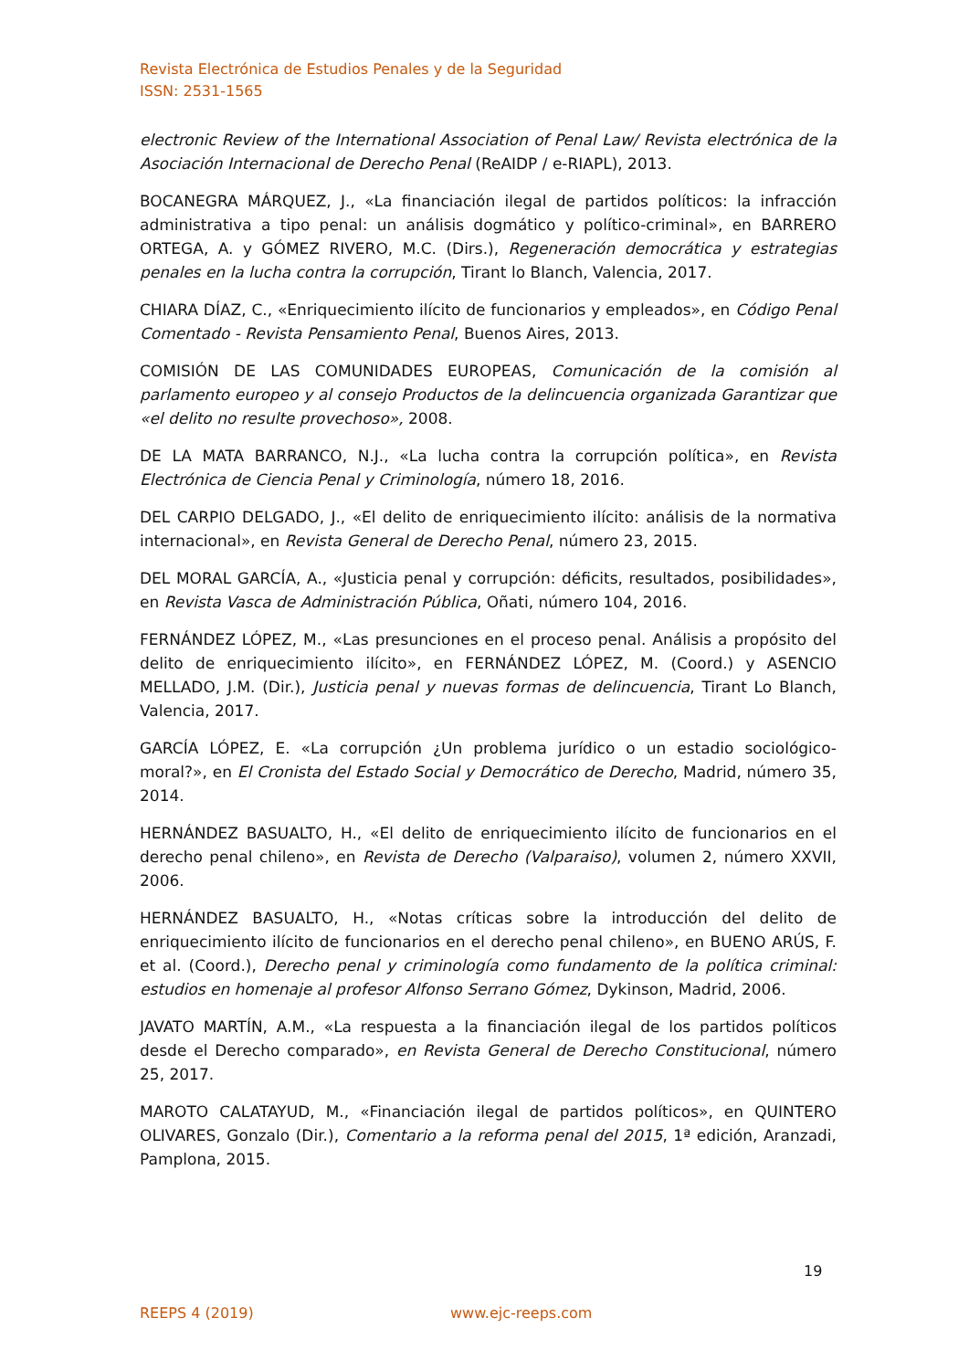Revista Electrónica de Estudios Penales y de la Seguridad
ISSN: 2531-1565
electronic Review of the International Association of Penal Law/ Revista electrónica de la Asociación Internacional de Derecho Penal (ReAIDP / e-RIAPL), 2013.
BOCANEGRA MÁRQUEZ, J., «La financiación ilegal de partidos políticos: la infracción administrativa a tipo penal: un análisis dogmático y político-criminal», en BARRERO ORTEGA, A. y GÓMEZ RIVERO, M.C. (Dirs.), Regeneración democrática y estrategias penales en la lucha contra la corrupción, Tirant lo Blanch, Valencia, 2017.
CHIARA DÍAZ, C., «Enriquecimiento ilícito de funcionarios y empleados», en Código Penal Comentado - Revista Pensamiento Penal, Buenos Aires, 2013.
COMISIÓN DE LAS COMUNIDADES EUROPEAS, Comunicación de la comisión al parlamento europeo y al consejo Productos de la delincuencia organizada Garantizar que «el delito no resulte provechoso», 2008.
DE LA MATA BARRANCO, N.J., «La lucha contra la corrupción política», en Revista Electrónica de Ciencia Penal y Criminología, número 18, 2016.
DEL CARPIO DELGADO, J., «El delito de enriquecimiento ilícito: análisis de la normativa internacional», en Revista General de Derecho Penal, número 23, 2015.
DEL MORAL GARCÍA, A., «Justicia penal y corrupción: déficits, resultados, posibilidades», en Revista Vasca de Administración Pública, Oñati, número 104, 2016.
FERNÁNDEZ LÓPEZ, M., «Las presunciones en el proceso penal. Análisis a propósito del delito de enriquecimiento ilícito», en FERNÁNDEZ LÓPEZ, M. (Coord.) y ASENCIO MELLADO, J.M. (Dir.), Justicia penal y nuevas formas de delincuencia, Tirant Lo Blanch, Valencia, 2017.
GARCÍA LÓPEZ, E. «La corrupción ¿Un problema jurídico o un estadio sociológico-moral?», en El Cronista del Estado Social y Democrático de Derecho, Madrid, número 35, 2014.
HERNÁNDEZ BASUALTO, H., «El delito de enriquecimiento ilícito de funcionarios en el derecho penal chileno», en Revista de Derecho (Valparaiso), volumen 2, número XXVII, 2006.
HERNÁNDEZ BASUALTO, H., «Notas críticas sobre la introducción del delito de enriquecimiento ilícito de funcionarios en el derecho penal chileno», en BUENO ARÚS, F. et al. (Coord.), Derecho penal y criminología como fundamento de la política criminal: estudios en homenaje al profesor Alfonso Serrano Gómez, Dykinson, Madrid, 2006.
JAVATO MARTÍN, A.M., «La respuesta a la financiación ilegal de los partidos políticos desde el Derecho comparado», en Revista General de Derecho Constitucional, número 25, 2017.
MAROTO CALATAYUD, M., «Financiación ilegal de partidos políticos», en QUINTERO OLIVARES, Gonzalo (Dir.), Comentario a la reforma penal del 2015, 1ª edición, Aranzadi, Pamplona, 2015.
19
REEPS 4 (2019) www.ejc-reeps.com